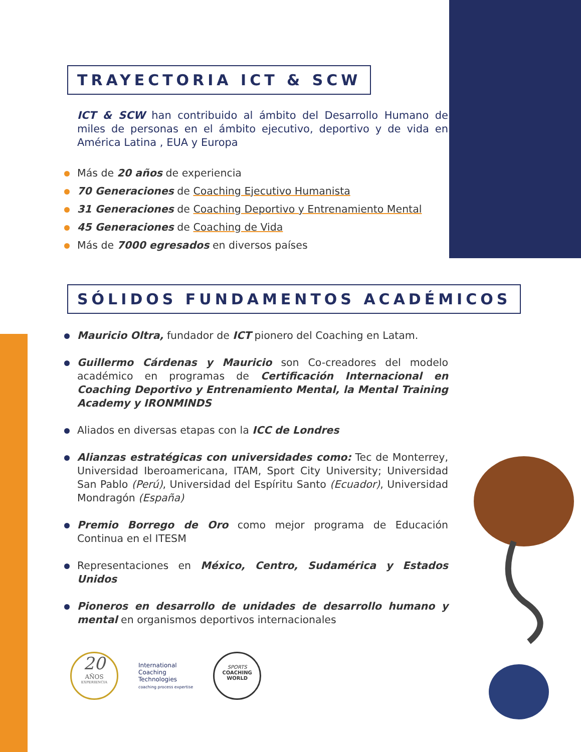TRAYECTORIA ICT & SCW
ICT & SCW han contribuido al ámbito del Desarrollo Humano de miles de personas en el ámbito ejecutivo, deportivo y de vida en América Latina , EUA y Europa
Más de 20 años de experiencia
70 Generaciones de Coaching Ejecutivo Humanista
31 Generaciones de Coaching Deportivo y Entrenamiento Mental
45 Generaciones de Coaching de Vida
Más de 7000 egresados en diversos países
SÓLIDOS FUNDAMENTOS ACADÉMICOS
Mauricio Oltra, fundador de ICT pionero del Coaching en Latam.
Guillermo Cárdenas y Mauricio son Co-creadores del modelo académico en programas de Certificación Internacional en Coaching Deportivo y Entrenamiento Mental, la Mental Training Academy y IRONMINDS
Aliados en diversas etapas con la ICC de Londres
Alianzas estratégicas con universidades como: Tec de Monterrey, Universidad Iberoamericana, ITAM, Sport City University; Universidad San Pablo (Perú), Universidad del Espíritu Santo (Ecuador), Universidad Mondragón (España)
Premio Borrego de Oro como mejor programa de Educación Continua en el ITESM
Representaciones en México, Centro, Sudamérica y Estados Unidos
Pioneros en desarrollo de unidades de desarrollo humano y mental en organismos deportivos internacionales
20
AÑOS
EXPERIENCIA
International
Coaching
Technologies
coaching process expertise
SPORTS
COACHING
WORLD